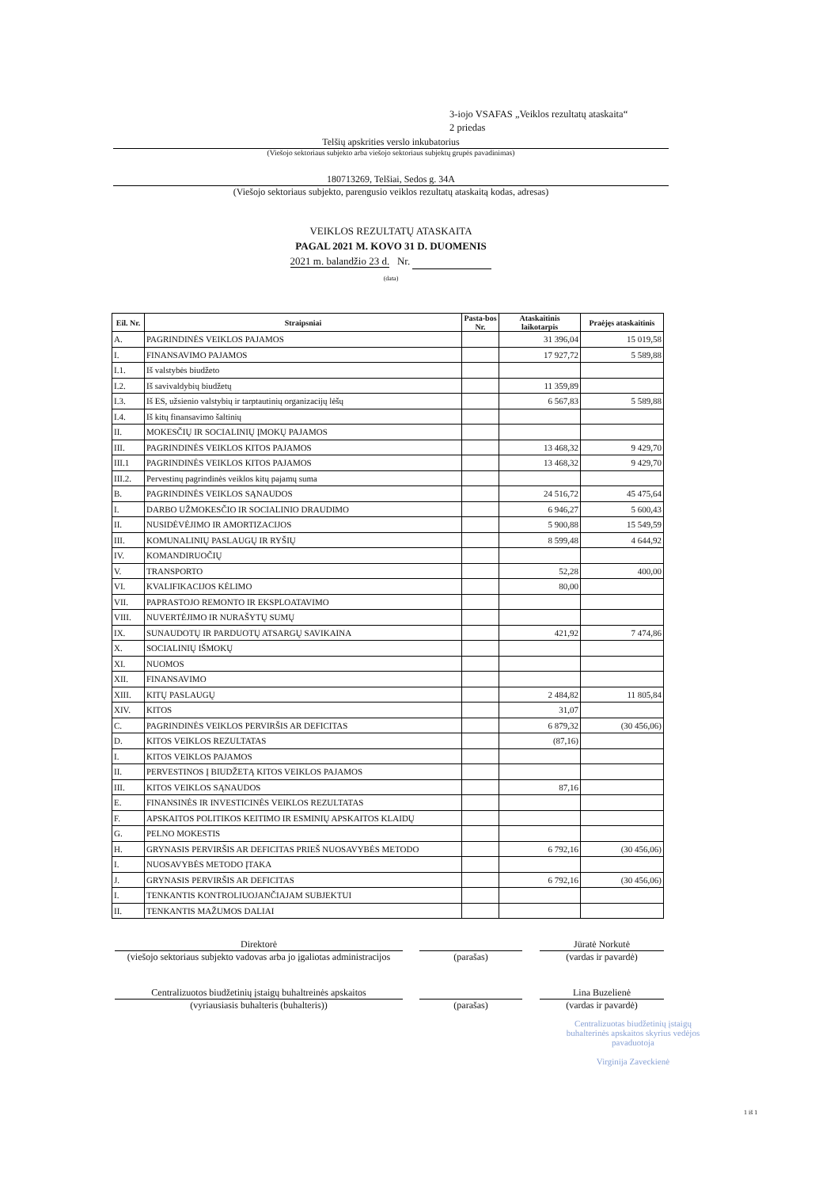3-iojo VSAFAS „Veiklos rezultatų ataskaita“
2 priedas
Telšių apskrities verslo inkubatorius
(Viešojo sektoriaus subjekto arba viešojo sektoriaus subjektų grupės pavadinimas)
180713269, Telšiai, Sedos g. 34A
(Viešojo sektoriaus subjekto, parengusio veiklos rezultatų ataskaitą kodas, adresas)
VEIKLOS REZULTATŲ ATASKAITA
PAGAL 2021 M. KOVO 31 D. DUOMENIS
2021 m. balandžio 23 d. Nr.
(data)
| Eil. Nr. | Straipsniai | Pasta-bos Nr. | Ataskaitinis laikotarpis | Praėjęs ataskaitinis |
| --- | --- | --- | --- | --- |
| A. | PAGRINDINĖS VEIKLOS PAJAMOS | | 31 396,04 | 15 019,58 |
| I. | FINANSAVIMO PAJAMOS | | 17 927,72 | 5 589,88 |
| I.1. | Iš valstybės biudžeto | | | |
| I.2. | Iš savivaldybių biudžetų | | 11 359,89 | |
| I.3. | Iš ES, užsienio valstybių ir tarptautinių organizacijų lėšų | | 6 567,83 | 5 589,88 |
| I.4. | Iš kitų finansavimo šaltinių | | | |
| II. | MOKESČIŲ IR SOCIALINIŲ ĮMOKŲ PAJAMOS | | | |
| III. | PAGRINDINĖS VEIKLOS KITOS PAJAMOS | | 13 468,32 | 9 429,70 |
| III.1 | PAGRINDINĖS VEIKLOS KITOS PAJAMOS | | 13 468,32 | 9 429,70 |
| III.2. | Pervestinų pagrindinės veiklos kitų pajamų suma | | | |
| B. | PAGRINDINĖS VEIKLOS SĄNAUDOS | | 24 516,72 | 45 475,64 |
| I. | DARBO UŽMOKESČIO IR SOCIALINIO DRAUDIMO | | 6 946,27 | 5 600,43 |
| II. | NUSIDĖVĖJIMO IR AMORTIZACIJOS | | 5 900,88 | 15 549,59 |
| III. | KOMUNALINIŲ PASLAUGŲ IR RYŠIŲ | | 8 599,48 | 4 644,92 |
| IV. | KOMANDIRUOČIŲ | | | |
| V. | TRANSPORTO | | 52,28 | 400,00 |
| VI. | KVALIFIKACIJOS KĖLIMO | | 80,00 | |
| VII. | PAPRASTOJO REMONTO IR EKSPLOATAVIMO | | | |
| VIII. | NUVERTĖJIMO IR NURAŠYTŲ SUMŲ | | | |
| IX. | SUNAUDOTŲ IR PARDUOTŲ ATSARGŲ SAVIKAINA | | 421,92 | 7 474,86 |
| X. | SOCIALINIŲ IŠMOKŲ | | | |
| XI. | NUOMOS | | | |
| XII. | FINANSAVIMO | | | |
| XIII. | KITŲ PASLAUGŲ | | 2 484,82 | 11 805,84 |
| XIV. | KITOS | | 31,07 | |
| C. | PAGRINDINĖS VEIKLOS PERVIRŠIS AR DEFICITAS | | 6 879,32 | (30 456,06) |
| D. | KITOS VEIKLOS REZULTATAS | | (87,16) | |
| I. | KITOS VEIKLOS PAJAMOS | | | |
| II. | PERVESTINOS Į BIUDŽETĄ KITOS VEIKLOS PAJAMOS | | | |
| III. | KITOS VEIKLOS SĄNAUDOS | | 87,16 | |
| E. | FINANSINĖS IR INVESTICINĖS VEIKLOS REZULTATAS | | | |
| F. | APSKAITOS POLITIKOS KEITIMO IR ESMINIŲ APSKAITOS KLAIDŲ | | | |
| G. | PELNO MOKESTIS | | | |
| H. | GRYNASIS PERVIRŠIS AR DEFICITAS PRIEŠ NUOSAVYBĖS METODO | | 6 792,16 | (30 456,06) |
| I. | NUOSAVYBĖS METODO ĮTAKA | | | |
| J. | GRYNASIS PERVIRŠIS AR DEFICITAS | | 6 792,16 | (30 456,06) |
| I. | TENKANTIS KONTROLIUOJANČIAJAM SUBJEKTUI | | | |
| II. | TENKANTIS MAŽUMOS DALIAI | | | |
Direktorė
(viešojo sektoriaus subjekto vadovas arba jo įgaliotas administracijos
(parašas)
Jūratė Norkutė
(vardas ir pavardė)
Centralizuotos biudžetinių įstaigų buhaltreinės apskaitos
(vyriausiasis buhalteris (buhalteris))
(parašas)
Lina Buzelienė
(vardas ir pavardė)
Centralizuotas biudžetinių įstaigų buhalterinės apskaitos skyrius vedėjos pavaduotoja
Virginija Zaveckienė
1 iš 1